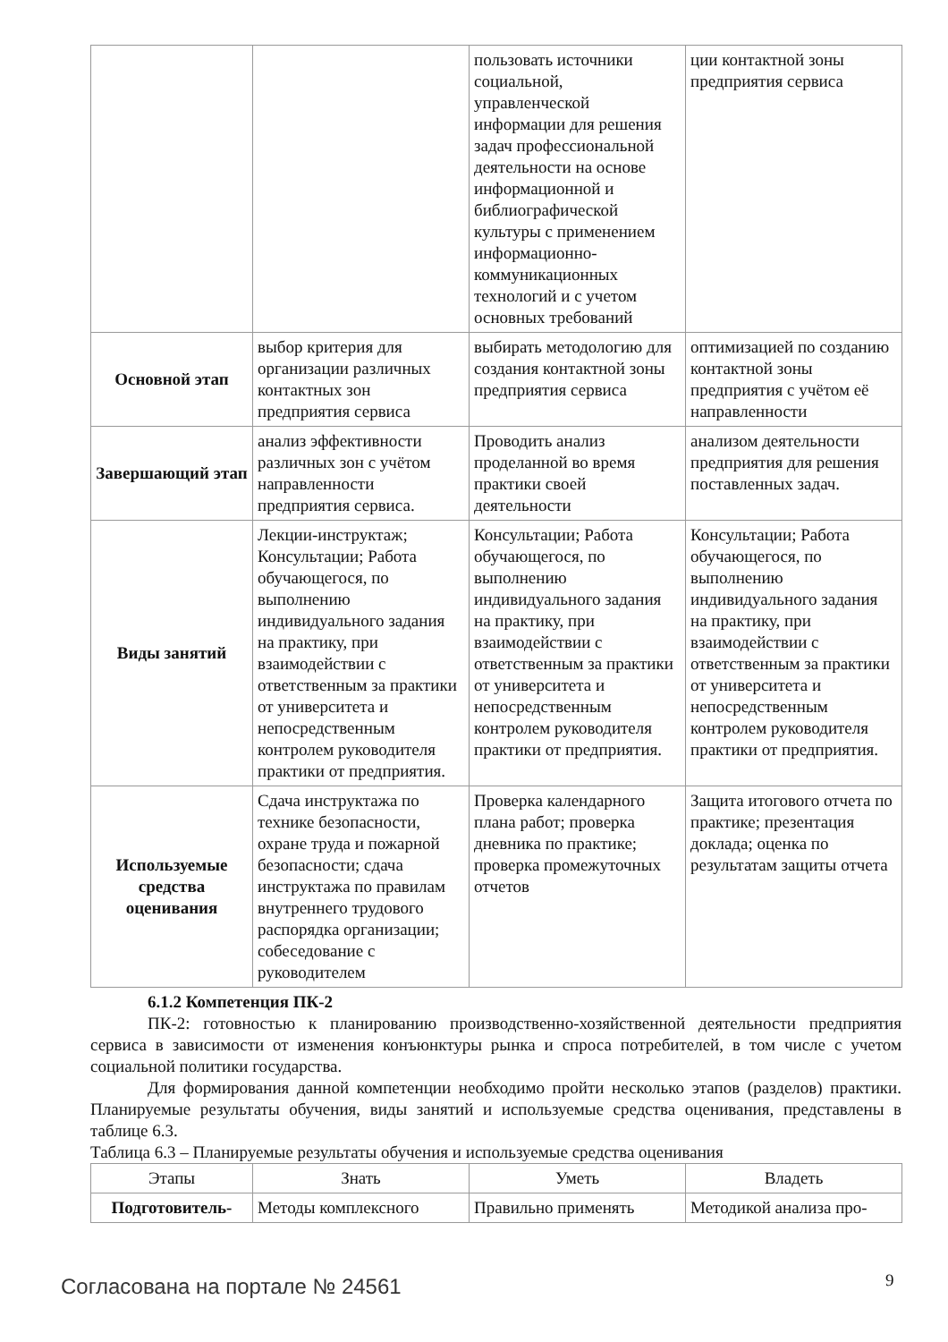| | | пользовать источники социальной, управленческой информации для решения задач профессиональной деятельности на основе информационной и библиографической культуры с применением информационно-коммуникационных технологий и с учетом основных требований | ции контактной зоны предприятия сервиса |
| Основной этап | выбор критерия для организации различных контактных зон предприятия сервиса | выбирать методологию для создания контактной зоны предприятия сервиса | оптимизацией по созданию контактной зоны предприятия с учётом её направленности |
| Завершающий этап | анализ эффективности различных зон с учётом направленности предприятия сервиса. | Проводить анализ проделанной во время практики своей деятельности | анализом деятельности предприятия для решения поставленных задач. |
| Виды занятий | Лекции-инструктаж; Консультации; Работа обучающегося, по выполнению индивидуального задания на практику, при взаимодействии с ответственным за практики от университета и непосредственным контролем руководителя практики от предприятия. | Консультации; Работа обучающегося, по выполнению индивидуального задания на практику, при взаимодействии с ответственным за практики от университета и непосредственным контролем руководителя практики от предприятия. | Консультации; Работа обучающегося, по выполнению индивидуального задания на практику, при взаимодействии с ответственным за практики от университета и непосредственным контролем руководителя практики от предприятия. |
| Используемые средства оценивания | Сдача инструктажа по технике безопасности, охране труда и пожарной безопасности; сдача инструктажа по правилам внутреннего трудового распорядка организации; собеседование с руководителем | Проверка календарного плана работ; проверка дневника по практике; проверка промежуточных отчетов | Защита итогового отчета по практике; презентация доклада; оценка по результатам защиты отчета |
6.1.2 Компетенция ПК-2
ПК-2: готовностью к планированию производственно-хозяйственной деятельности предприятия сервиса в зависимости от изменения конъюнктуры рынка и спроса потребителей, в том числе с учетом социальной политики государства.
Для формирования данной компетенции необходимо пройти несколько этапов (разделов) практики. Планируемые результаты обучения, виды занятий и используемые средства оценивания, представлены в таблице 6.3.
Таблица 6.3 – Планируемые результаты обучения и используемые средства оценивания
| Этапы | Знать | Уметь | Владеть |
| --- | --- | --- | --- |
| Подготовитель- | Методы комплексного | Правильно применять | Методикой анализа про- |
Согласована на портале № 24561 9